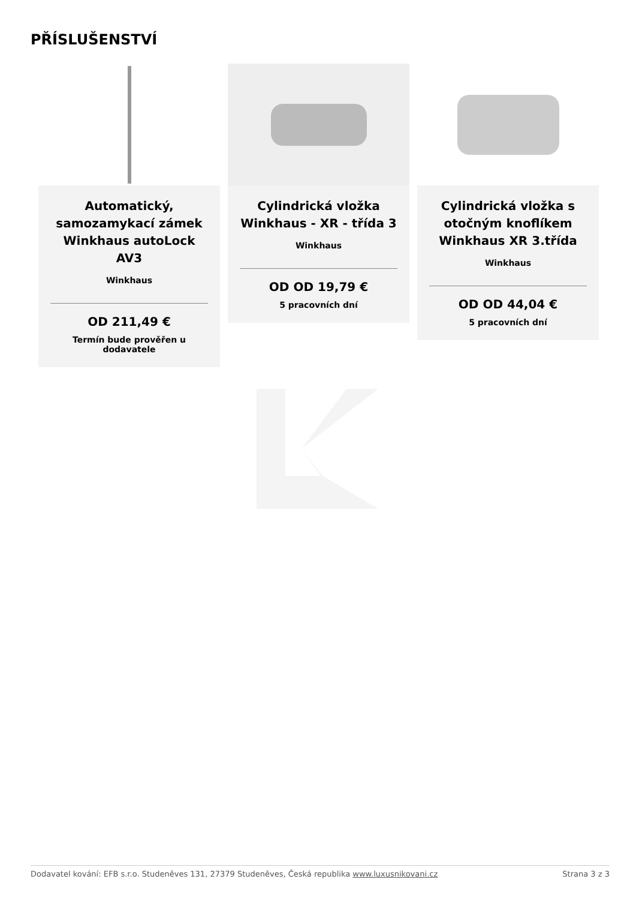PŘÍSLUŠENSTVÍ
Automatický, samozamykací zámek Winkhaus autoLock AV3
Winkhaus
OD 211,49 €
Termín bude prověřen u dodavatele
Cylindrická vložka Winkhaus - XR - třída 3
Winkhaus
OD OD 19,79 €
5 pracovních dní
Cylindrická vložka s otočným knoflíkem Winkhaus XR 3.třída
Winkhaus
OD OD 44,04 €
5 pracovních dní
Dodavatel kování: EFB s.r.o. Studeněves 131, 27379 Studeněves, Česká republika www.luxusnikovani.cz Strana 3 z 3